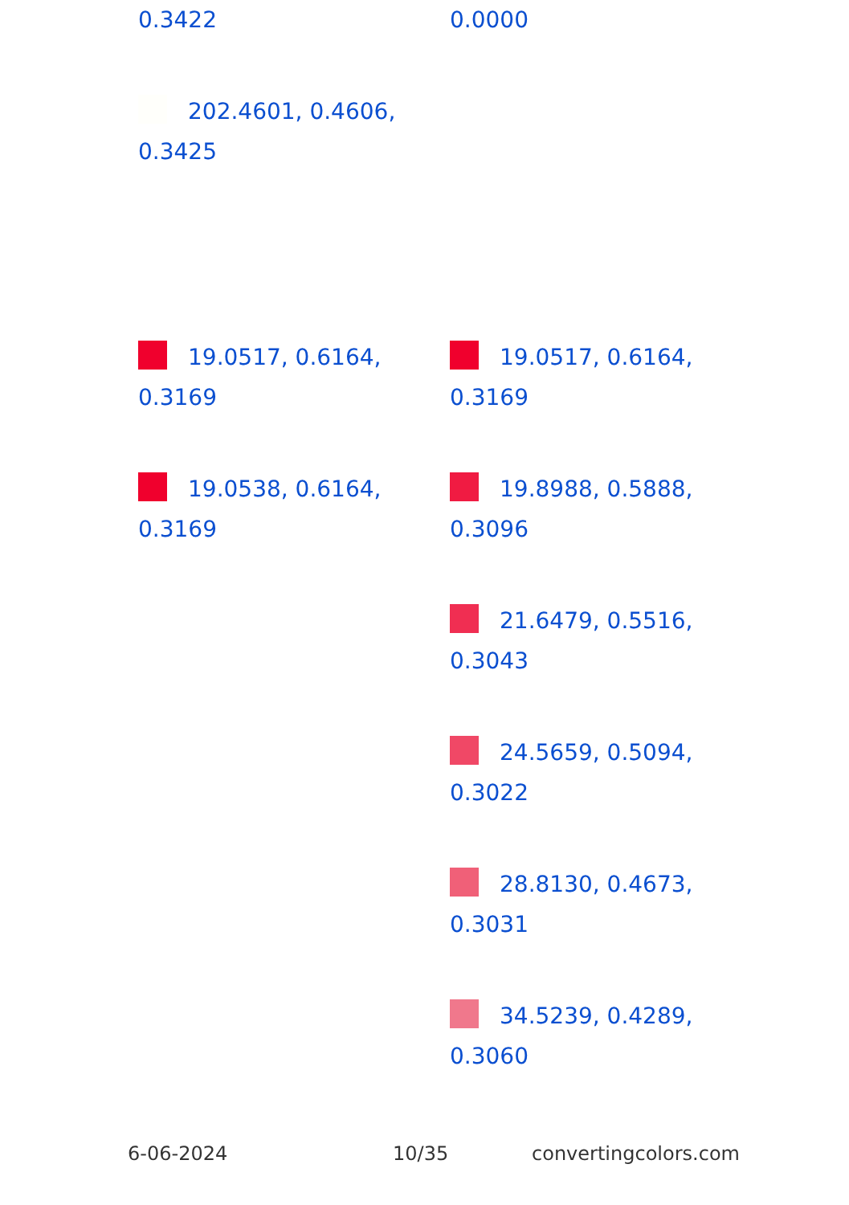0.3422 0.0000
202.4601, 0.4606, 0.3425
19.0517, 0.6164, 0.3169
19.0517, 0.6164, 0.3169
19.0538, 0.6164, 0.3169
19.8988, 0.5888, 0.3096
21.6479, 0.5516, 0.3043
24.5659, 0.5094, 0.3022
28.8130, 0.4673, 0.3031
34.5239, 0.4289, 0.3060
6-06-2024 10/35 convertingcolors.com